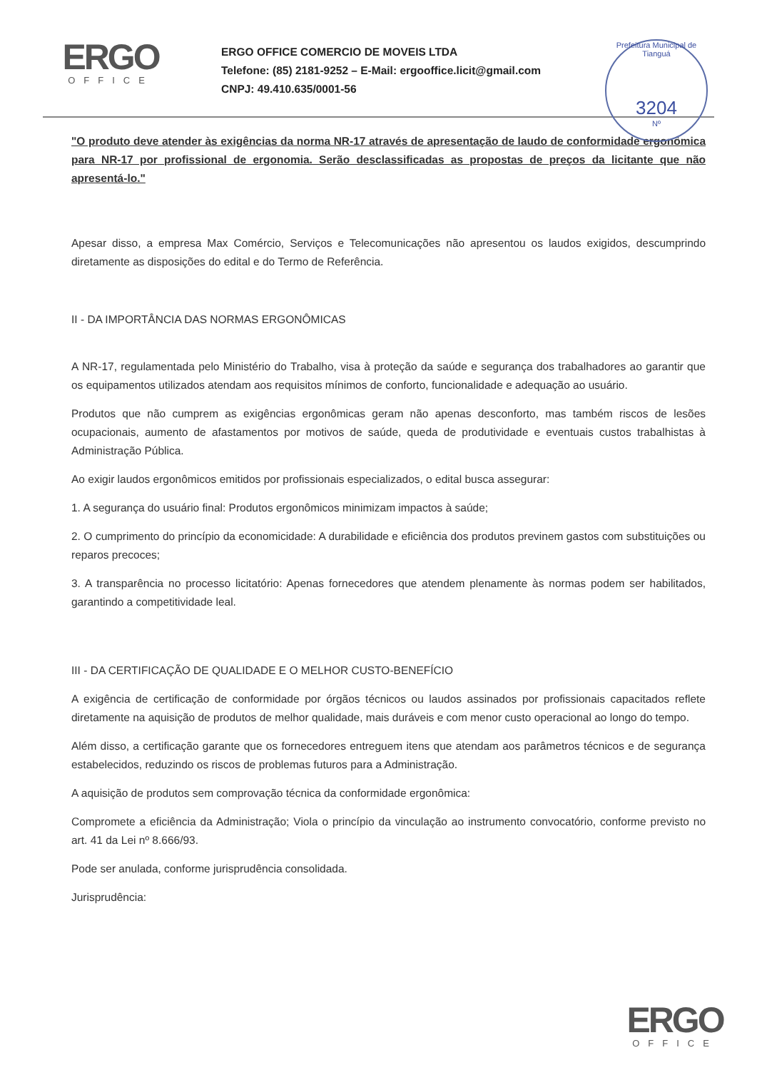ERGO
OFFICE
ERGO OFFICE COMERCIO DE MOVEIS LTDA
Telefone: (85) 2181-9252 – E-Mail: ergooffice.licit@gmail.com
CNPJ: 49.410.635/0001-56
Prefeitura Municipal de Tianguá
3204
Nº
"O produto deve atender às exigências da norma NR-17 através de apresentação de laudo de conformidade ergonômica para NR-17 por profissional de ergonomia. Serão desclassificadas as propostas de preços da licitante que não apresentá-lo."
Apesar disso, a empresa Max Comércio, Serviços e Telecomunicações não apresentou os laudos exigidos, descumprindo diretamente as disposições do edital e do Termo de Referência.
II - DA IMPORTÂNCIA DAS NORMAS ERGONÔMICAS
A NR-17, regulamentada pelo Ministério do Trabalho, visa à proteção da saúde e segurança dos trabalhadores ao garantir que os equipamentos utilizados atendam aos requisitos mínimos de conforto, funcionalidade e adequação ao usuário.
Produtos que não cumprem as exigências ergonômicas geram não apenas desconforto, mas também riscos de lesões ocupacionais, aumento de afastamentos por motivos de saúde, queda de produtividade e eventuais custos trabalhistas à Administração Pública.
Ao exigir laudos ergonômicos emitidos por profissionais especializados, o edital busca assegurar:
1. A segurança do usuário final: Produtos ergonômicos minimizam impactos à saúde;
2. O cumprimento do princípio da economicidade: A durabilidade e eficiência dos produtos previnem gastos com substituições ou reparos precoces;
3. A transparência no processo licitatório: Apenas fornecedores que atendem plenamente às normas podem ser habilitados, garantindo a competitividade leal.
III - DA CERTIFICAÇÃO DE QUALIDADE E O MELHOR CUSTO-BENEFÍCIO
A exigência de certificação de conformidade por órgãos técnicos ou laudos assinados por profissionais capacitados reflete diretamente na aquisição de produtos de melhor qualidade, mais duráveis e com menor custo operacional ao longo do tempo.
Além disso, a certificação garante que os fornecedores entreguem itens que atendam aos parâmetros técnicos e de segurança estabelecidos, reduzindo os riscos de problemas futuros para a Administração.
A aquisição de produtos sem comprovação técnica da conformidade ergonômica:
Compromete a eficiência da Administração; Viola o princípio da vinculação ao instrumento convocatório, conforme previsto no art. 41 da Lei nº 8.666/93.
Pode ser anulada, conforme jurisprudência consolidada.
Jurisprudência:
ERGO
OFFICE